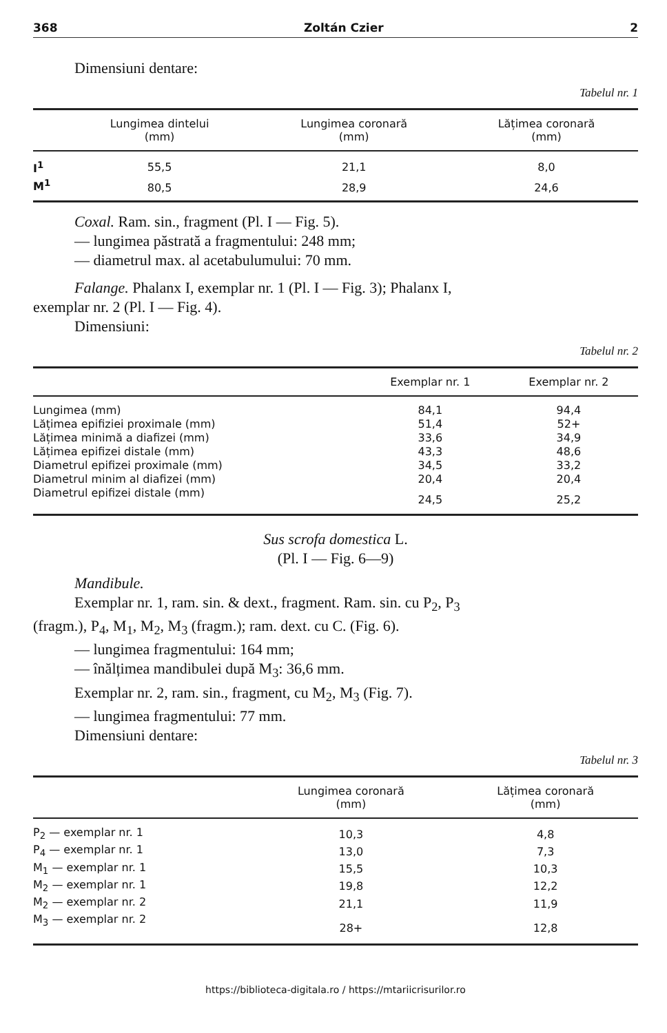368 Zoltán Czier 2
Dimensiuni dentare:
Tabelul nr. 1
| | Lungimea dintelui (mm) | Lungimea coronară (mm) | Lățimea coronară (mm) |
| --- | --- | --- | --- |
| I<sup>1</sup> | 55,5 | 21,1 | 8,0 |
| M<sup>1</sup> | 80,5 | 28,9 | 24,6 |
Coxal. Ram. sin., fragment (Pl. I — Fig. 5).
— lungimea păstrată a fragmentului: 248 mm;
— diametrul max. al acetabulumului: 70 mm.
Falange. Phalanx I, exemplar nr. 1 (Pl. I — Fig. 3); Phalanx I,
exemplar nr. 2 (Pl. I — Fig. 4).
Dimensiuni:
Tabelul nr. 2
| | Exemplar nr. 1 | Exemplar nr. 2 |
| --- | --- | --- |
| Lungimea (mm) | 84,1 | 94,4 |
| Lățimea epifiziei proximale (mm) | 51,4 | 52+ |
| Lățimea minimă a diafizei (mm) | 33,6 | 34,9 |
| Lățimea epifizei distale (mm) | 43,3 | 48,6 |
| Diametrul epifizei proximale (mm) | 34,5 | 33,2 |
| Diametrul minim al diafizei (mm) | 20,4 | 20,4 |
| Diametrul epifizei distale (mm) | 24,5 | 25,2 |
Sus scrofa domestica L.
(Pl. I — Fig. 6—9)
Mandibule.
Exemplar nr. 1, ram. sin. & dext., fragment. Ram. sin. cu P<sub>2</sub>, P<sub>3</sub>
(fragm.), P<sub>4</sub>, M<sub>1</sub>, M<sub>2</sub>, M<sub>3</sub> (fragm.); ram. dext. cu C. (Fig. 6).
— lungimea fragmentului: 164 mm;
— înălțimea mandibulei după M<sub>3</sub>: 36,6 mm.
Exemplar nr. 2, ram. sin., fragment, cu M<sub>2</sub>, M<sub>3</sub> (Fig. 7).
— lungimea fragmentului: 77 mm.
Dimensiuni dentare:
Tabelul nr. 3
| | Lungimea coronară (mm) | Lățimea coronară (mm) |
| --- | --- | --- |
| P<sub>2</sub> — exemplar nr. 1 | 10,3 | 4,8 |
| P<sub>4</sub> — exemplar nr. 1 | 13,0 | 7,3 |
| M<sub>1</sub> — exemplar nr. 1 | 15,5 | 10,3 |
| M<sub>2</sub> — exemplar nr. 1 | 19,8 | 12,2 |
| M<sub>2</sub> — exemplar nr. 2 | 21,1 | 11,9 |
| M<sub>3</sub> — exemplar nr. 2 | 28+ | 12,8 |
https://biblioteca-digitala.ro / https://mtariicrisurilor.ro